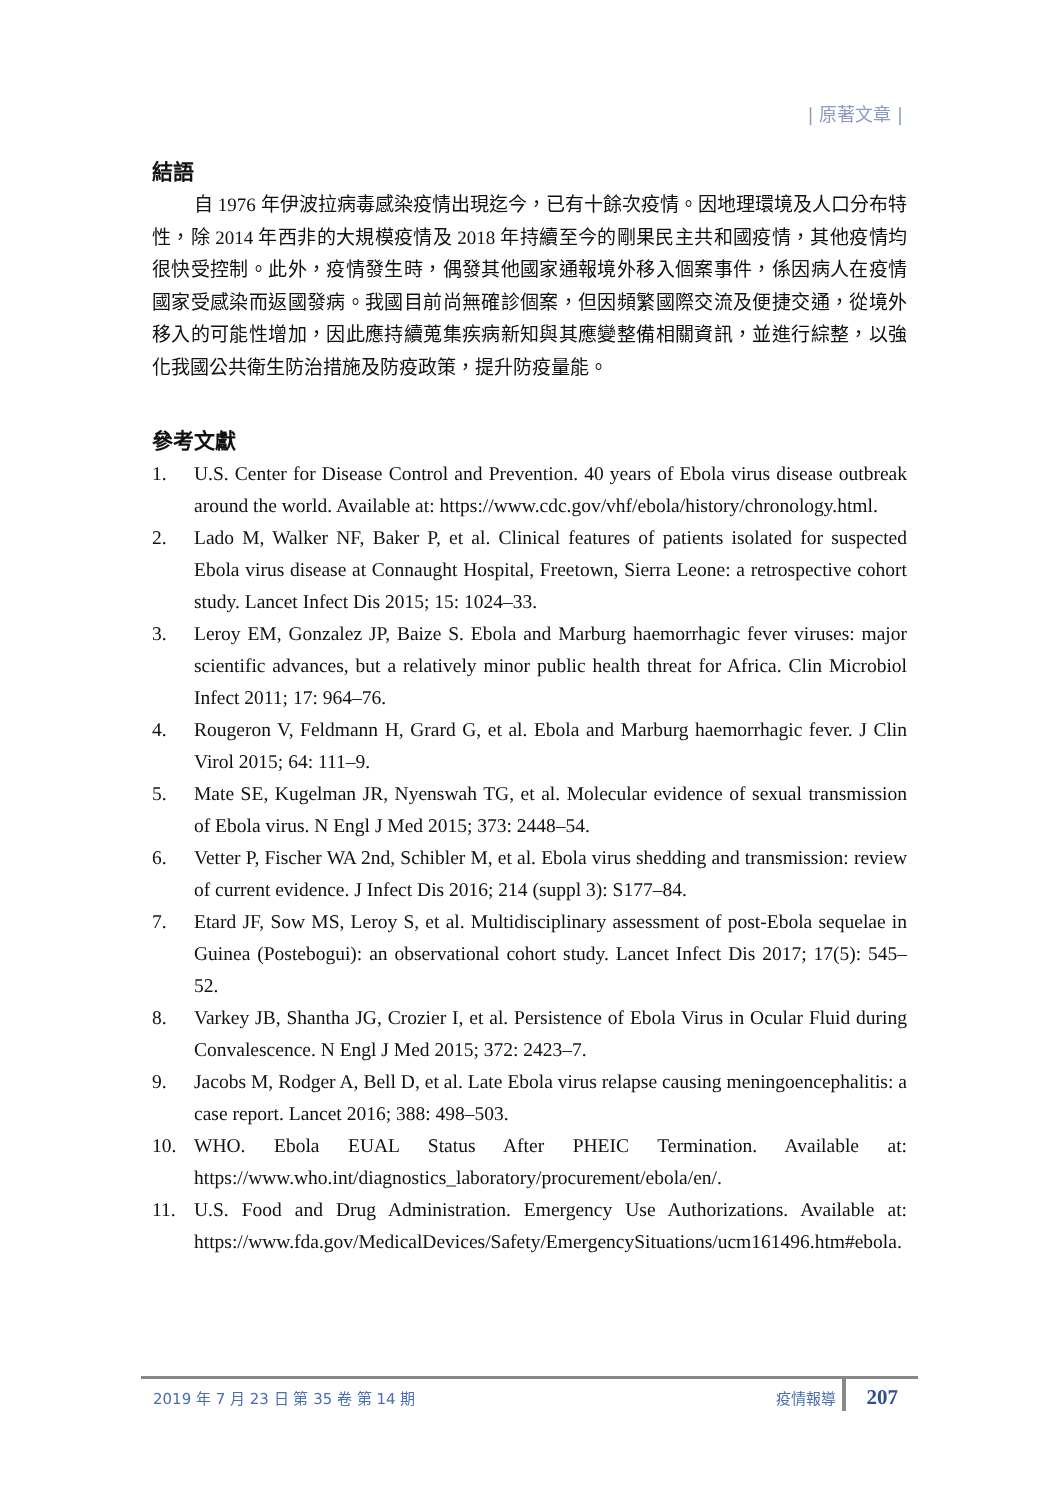| 原著文章 |
結語
自 1976 年伊波拉病毒感染疫情出現迄今，已有十餘次疫情。因地理環境及人口分布特性，除 2014 年西非的大規模疫情及 2018 年持續至今的剛果民主共和國疫情，其他疫情均很快受控制。此外，疫情發生時，偶發其他國家通報境外移入個案事件，係因病人在疫情國家受感染而返國發病。我國目前尚無確診個案，但因頻繁國際交流及便捷交通，從境外移入的可能性增加，因此應持續蒐集疾病新知與其應變整備相關資訊，並進行綜整，以強化我國公共衛生防治措施及防疫政策，提升防疫量能。
參考文獻
1. U.S. Center for Disease Control and Prevention. 40 years of Ebola virus disease outbreak around the world. Available at: https://www.cdc.gov/vhf/ebola/history/chronology.html.
2. Lado M, Walker NF, Baker P, et al. Clinical features of patients isolated for suspected Ebola virus disease at Connaught Hospital, Freetown, Sierra Leone: a retrospective cohort study. Lancet Infect Dis 2015; 15: 1024–33.
3. Leroy EM, Gonzalez JP, Baize S. Ebola and Marburg haemorrhagic fever viruses: major scientific advances, but a relatively minor public health threat for Africa. Clin Microbiol Infect 2011; 17: 964–76.
4. Rougeron V, Feldmann H, Grard G, et al. Ebola and Marburg haemorrhagic fever. J Clin Virol 2015; 64: 111–9.
5. Mate SE, Kugelman JR, Nyenswah TG, et al. Molecular evidence of sexual transmission of Ebola virus. N Engl J Med 2015; 373: 2448–54.
6. Vetter P, Fischer WA 2nd, Schibler M, et al. Ebola virus shedding and transmission: review of current evidence. J Infect Dis 2016; 214 (suppl 3): S177–84.
7. Etard JF, Sow MS, Leroy S, et al. Multidisciplinary assessment of post-Ebola sequelae in Guinea (Postebogui): an observational cohort study. Lancet Infect Dis 2017; 17(5): 545–52.
8. Varkey JB, Shantha JG, Crozier I, et al. Persistence of Ebola Virus in Ocular Fluid during Convalescence. N Engl J Med 2015; 372: 2423–7.
9. Jacobs M, Rodger A, Bell D, et al. Late Ebola virus relapse causing meningoencephalitis: a case report. Lancet 2016; 388: 498–503.
10. WHO. Ebola EUAL Status After PHEIC Termination. Available at: https://www.who.int/diagnostics_laboratory/procurement/ebola/en/.
11. U.S. Food and Drug Administration. Emergency Use Authorizations. Available at: https://www.fda.gov/MedicalDevices/Safety/EmergencySituations/ucm161496.htm#ebola.
2019 年 7 月 23 日 第 35 卷 第 14 期
疫情報導 207